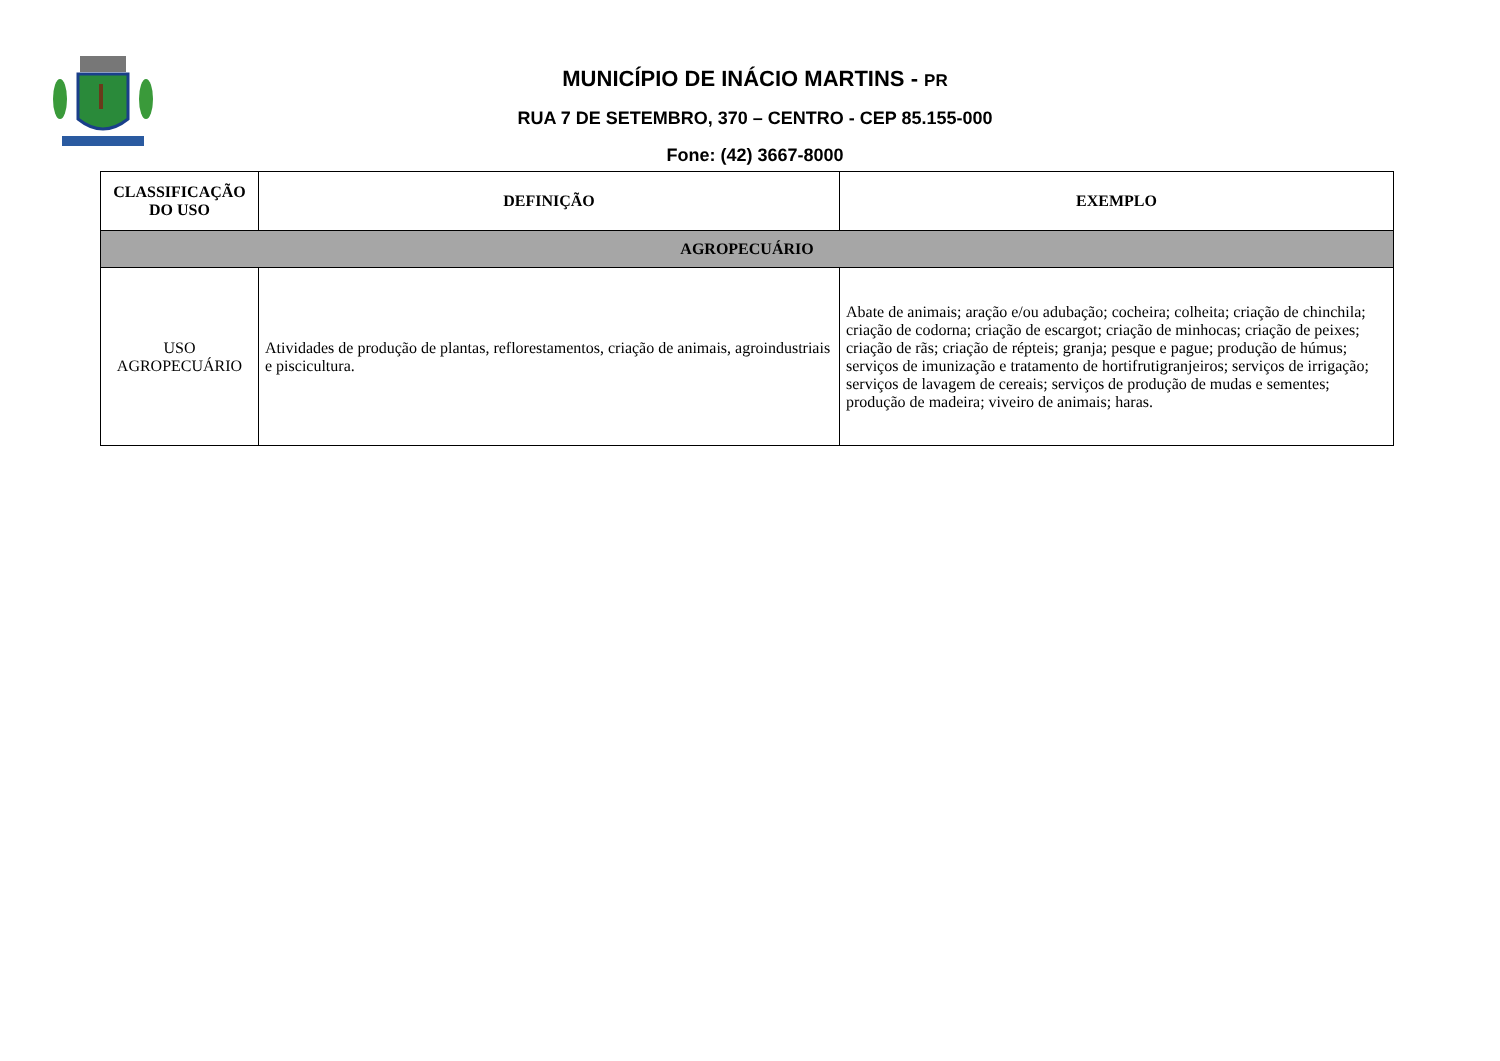MUNICÍPIO DE INÁCIO MARTINS - PR
RUA 7 DE SETEMBRO, 370 – CENTRO - CEP 85.155-000
Fone: (42) 3667-8000
| CLASSIFICAÇÃO DO USO | DEFINIÇÃO | EXEMPLO |
| --- | --- | --- |
| AGROPECUÁRIO | | |
| USO AGROPECUÁRIO | Atividades de produção de plantas, reflorestamentos, criação de animais, agroindustriais e piscicultura. | Abate de animais; aração e/ou adubação; cocheira; colheita; criação de chinchila; criação de codorna; criação de escargot; criação de minhocas; criação de peixes; criação de rãs; criação de répteis; granja; pesque e pague; produção de húmus; serviços de imunização e tratamento de hortifrutigranjeiros; serviços de irrigação; serviços de lavagem de cereais; serviços de produção de mudas e sementes; produção de madeira; viveiro de animais; haras. |